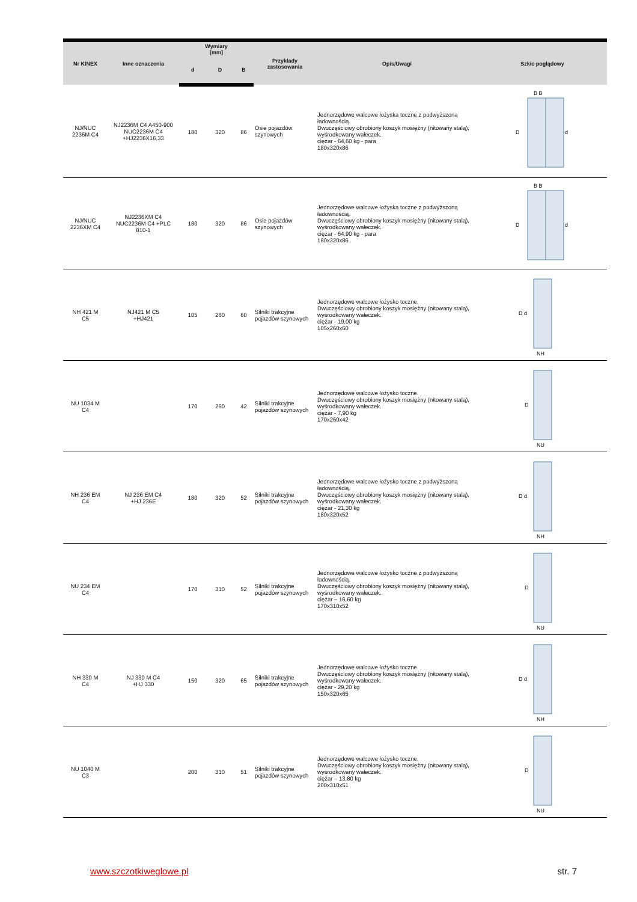| Nr KINEX | Inne oznaczenia | Wymiary [mm] | | | Przykłady zastosowania | Opis/Uwagi | Szkic poglądowy |
| --- | --- | --- | --- | --- | --- | --- | --- |
| | | d | D | B | | | |
| NJ/NUC 2236M C4 | NJ2236M C4 A450-900 NUC2236M C4 +HJ2236X16,33 | 180 | 320 | 86 | Osie pojazdów szynowych | Jednorzędowe walcowe łożyska toczne z podwyższoną ładownością. Dwuczęściowy obrobiony koszyk mosiężny (nitowany stalą), wyśrodkowany wałeczek. ciężar - 64,60 kg - para 180x320x86 | B B D d |
| NJ/NUC 2236XM C4 | NJ2236XM C4 NUC2236M C4 +PLC 810-1 | 180 | 320 | 86 | Osie pojazdów szynowych | Jednorzędowe walcowe łożyska toczne z podwyższoną ładownością. Dwuczęściowy obrobiony koszyk mosiężny (nitowany stalą), wyśrodkowany wałeczek. ciężar - 64,90 kg - para 180x320x86 | B B D d |
| NH 421 M C5 | NJ421 M C5 +HJ421 | 105 | 260 | 60 | Silniki trakcyjne pojazdów szynowych | Jednorzędowe walcowe łożysko toczne. Dwuczęściowy obrobiony koszyk mosiężny (nitowany stalą), wyśrodkowany wałeczek. ciężar - 19,00 kg 105x260x60 | D d NH |
| NU 1034 M C4 | | 170 | 260 | 42 | Silniki trakcyjne pojazdów szynowych | Jednorzędowe walcowe łożysko toczne. Dwuczęściowy obrobiony koszyk mosiężny (nitowany stalą), wyśrodkowany wałeczek. ciężar - 7,90 kg 170x260x42 | D NU |
| NH 236 EM C4 | NJ 236 EM C4 +HJ 236E | 180 | 320 | 52 | Silniki trakcyjne pojazdów szynowych | Jednorzędowe walcowe łożysko toczne z podwyższoną ładownością. Dwuczęściowy obrobiony koszyk mosiężny (nitowany stalą), wyśrodkowany wałeczek. ciężar - 21,30 kg 180x320x52 | D d NH |
| NU 234 EM C4 | | 170 | 310 | 52 | Silniki trakcyjne pojazdów szynowych | Jednorzędowe walcowe łożysko toczne z podwyższoną ładownością. Dwuczęściowy obrobiony koszyk mosiężny (nitowany stalą), wyśrodkowany wałeczek. ciężar – 16,60 kg 170x310x52 | D NU |
| NH 330 M C4 | NJ 330 M C4 +HJ 330 | 150 | 320 | 65 | Silniki trakcyjne pojazdów szynowych | Jednorzędowe walcowe łożysko toczne. Dwuczęściowy obrobiony koszyk mosiężny (nitowany stalą), wyśrodkowany wałeczek. ciężar - 29,20 kg 150x320x65 | D d NH |
| NU 1040 M C3 | | 200 | 310 | 51 | Silniki trakcyjne pojazdów szynowych | Jednorzędowe walcowe łożysko toczne. Dwuczęściowy obrobiony koszyk mosiężny (nitowany stalą), wyśrodkowany wałeczek. ciężar – 13,80 kg 200x310x51 | D NU |
www.szczotkiweglowe.pl str. 7